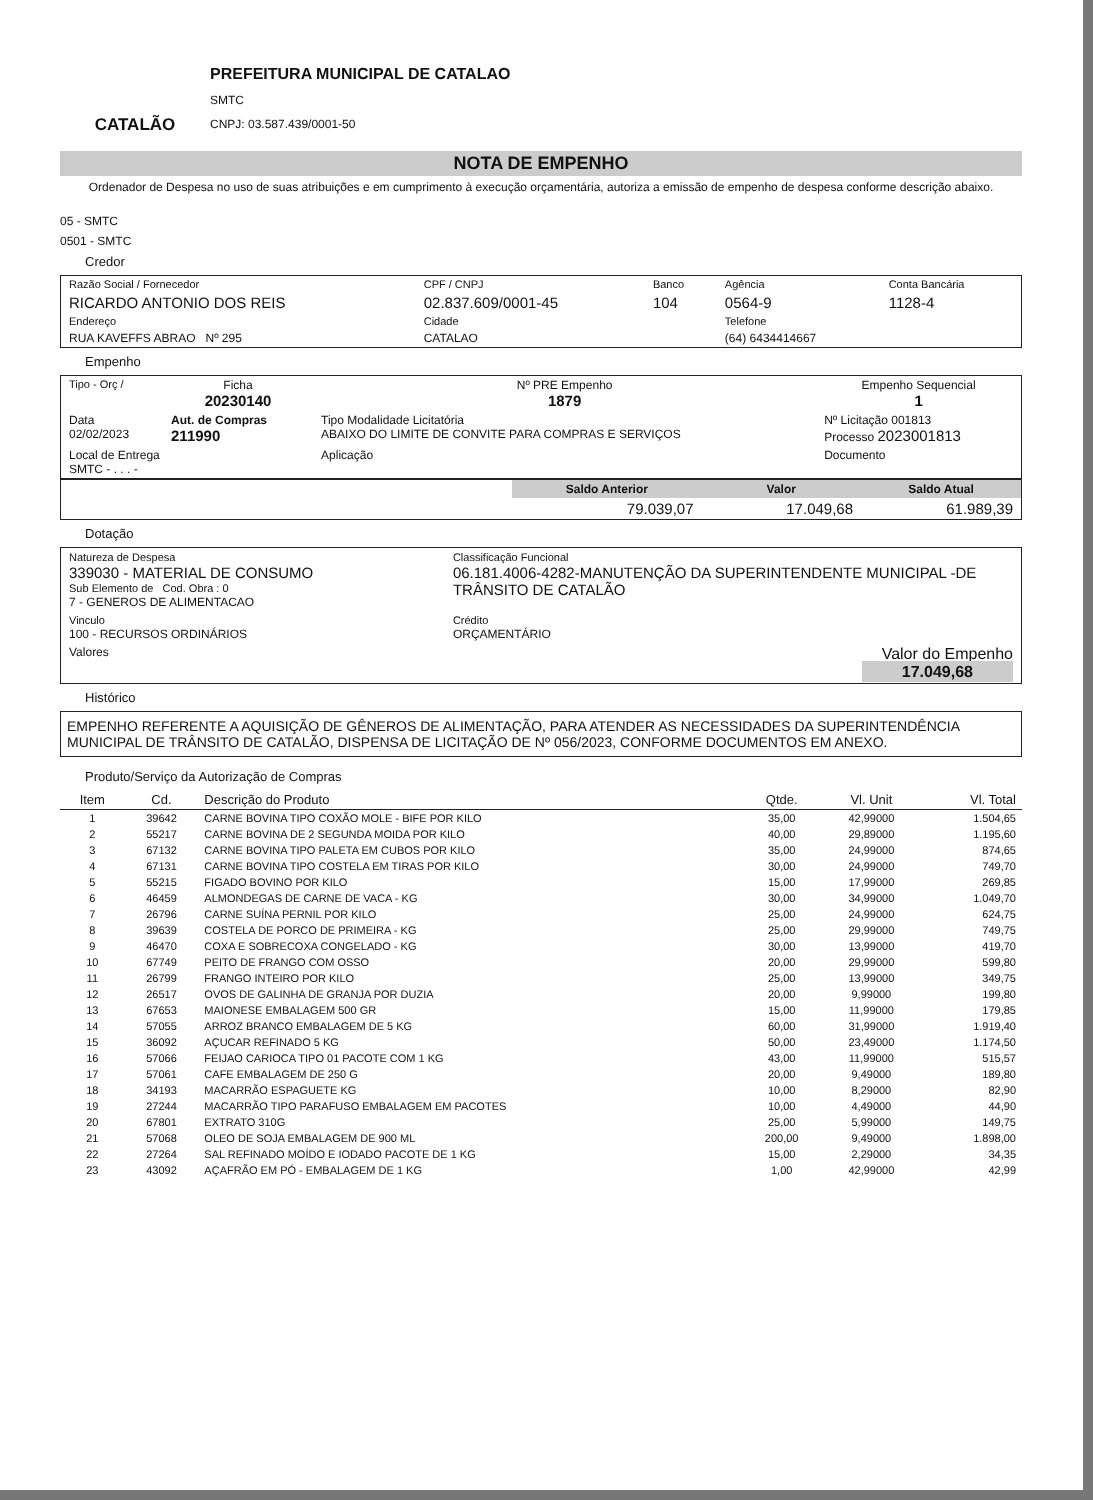CATALÃO
PREFEITURA MUNICIPAL DE CATALAO
SMTC
CNPJ: 03.587.439/0001-50
NOTA DE EMPENHO
Ordenador de Despesa no uso de suas atribuições e em cumprimento à execução orçamentária, autoriza a emissão de empenho de despesa conforme descrição abaixo.
05 - SMTC
0501 - SMTC
Credor
| Razão Social / Fornecedor | CPF / CNPJ | Banco | Agência | Conta Bancária |
| RICARDO ANTONIO DOS REIS | 02.837.609/0001-45 | 104 | 0564-9 | 1128-4 |
| Endereço | Cidade | | Telefone | |
| RUA KAVEFFS ABRAO Nº 295 | CATALAO | | (64) 6434414667 | |
Empenho
| Tipo - Orç / | Ficha 20230140 | Nº PRE Empenho 1879 | Empenho Sequencial 1 |
| Data 02/02/2023 | Aut. de Compras 211990 | Tipo Modalidade Licitatória ABAIXO DO LIMITE DE CONVITE PARA COMPRAS E SERVIÇOS | Nº Licitação 001813 Processo 2023001813 |
| Local de Entrega SMTC - . . . - | | Aplicação | Documento |
| | Saldo Anterior | Valor | Saldo Atual |
| | 79.039,07 | 17.049,68 | 61.989,39 |
Dotação
| Natureza de Despesa 339030 - MATERIAL DE CONSUMO Sub Elemento de Cod. Obra : 0 7 - GENEROS DE ALIMENTACAO | Classificação Funcional 06.181.4006-4282-MANUTENÇÃO DA SUPERINTENDENTE MUNICIPAL -DE TRÂNSITO DE CATALÃO |
| Vinculo 100 - RECURSOS ORDINÁRIOS | Crédito ORÇAMENTÁRIO |
| Valores | Valor do Empenho 17.049,68 |
Histórico
EMPENHO REFERENTE A AQUISIÇÃO DE GÊNEROS DE ALIMENTAÇÃO, PARA ATENDER AS NECESSIDADES DA SUPERINTENDÊNCIA MUNICIPAL DE TRÂNSITO DE CATALÃO, DISPENSA DE LICITAÇÃO DE Nº 056/2023, CONFORME DOCUMENTOS EM ANEXO.
Produto/Serviço da Autorização de Compras
| Item | Cd. | Descrição do Produto | Qtde. | Vl. Unit | Vl. Total |
| --- | --- | --- | --- | --- | --- |
| 1 | 39642 | CARNE BOVINA TIPO COXÃO MOLE - BIFE POR KILO | 35,00 | 42,99000 | 1.504,65 |
| 2 | 55217 | CARNE BOVINA DE 2 SEGUNDA MOIDA POR KILO | 40,00 | 29,89000 | 1.195,60 |
| 3 | 67132 | CARNE BOVINA TIPO PALETA EM CUBOS POR KILO | 35,00 | 24,99000 | 874,65 |
| 4 | 67131 | CARNE BOVINA TIPO COSTELA EM TIRAS POR KILO | 30,00 | 24,99000 | 749,70 |
| 5 | 55215 | FIGADO BOVINO POR KILO | 15,00 | 17,99000 | 269,85 |
| 6 | 46459 | ALMONDEGAS DE CARNE DE VACA - KG | 30,00 | 34,99000 | 1.049,70 |
| 7 | 26796 | CARNE SUÍNA PERNIL POR KILO | 25,00 | 24,99000 | 624,75 |
| 8 | 39639 | COSTELA DE PORCO DE PRIMEIRA - KG | 25,00 | 29,99000 | 749,75 |
| 9 | 46470 | COXA E SOBRECOXA CONGELADO - KG | 30,00 | 13,99000 | 419,70 |
| 10 | 67749 | PEITO DE FRANGO COM OSSO | 20,00 | 29,99000 | 599,80 |
| 11 | 26799 | FRANGO INTEIRO POR KILO | 25,00 | 13,99000 | 349,75 |
| 12 | 26517 | OVOS DE GALINHA DE GRANJA POR DUZIA | 20,00 | 9,99000 | 199,80 |
| 13 | 67653 | MAIONESE EMBALAGEM 500 GR | 15,00 | 11,99000 | 179,85 |
| 14 | 57055 | ARROZ BRANCO EMBALAGEM DE 5 KG | 60,00 | 31,99000 | 1.919,40 |
| 15 | 36092 | AÇUCAR REFINADO 5 KG | 50,00 | 23,49000 | 1.174,50 |
| 16 | 57066 | FEIJAO CARIOCA TIPO 01 PACOTE COM 1 KG | 43,00 | 11,99000 | 515,57 |
| 17 | 57061 | CAFE EMBALAGEM DE 250 G | 20,00 | 9,49000 | 189,80 |
| 18 | 34193 | MACARRÃO ESPAGUETE KG | 10,00 | 8,29000 | 82,90 |
| 19 | 27244 | MACARRÃO TIPO PARAFUSO EMBALAGEM EM PACOTES | 10,00 | 4,49000 | 44,90 |
| 20 | 67801 | EXTRATO 310G | 25,00 | 5,99000 | 149,75 |
| 21 | 57068 | OLEO DE SOJA EMBALAGEM DE 900 ML | 200,00 | 9,49000 | 1.898,00 |
| 22 | 27264 | SAL REFINADO MOÍDO E IODADO PACOTE DE 1 KG | 15,00 | 2,29000 | 34,35 |
| 23 | 43092 | AÇAFRÃO EM PÓ - EMBALAGEM DE 1 KG | 1,00 | 42,99000 | 42,99 |